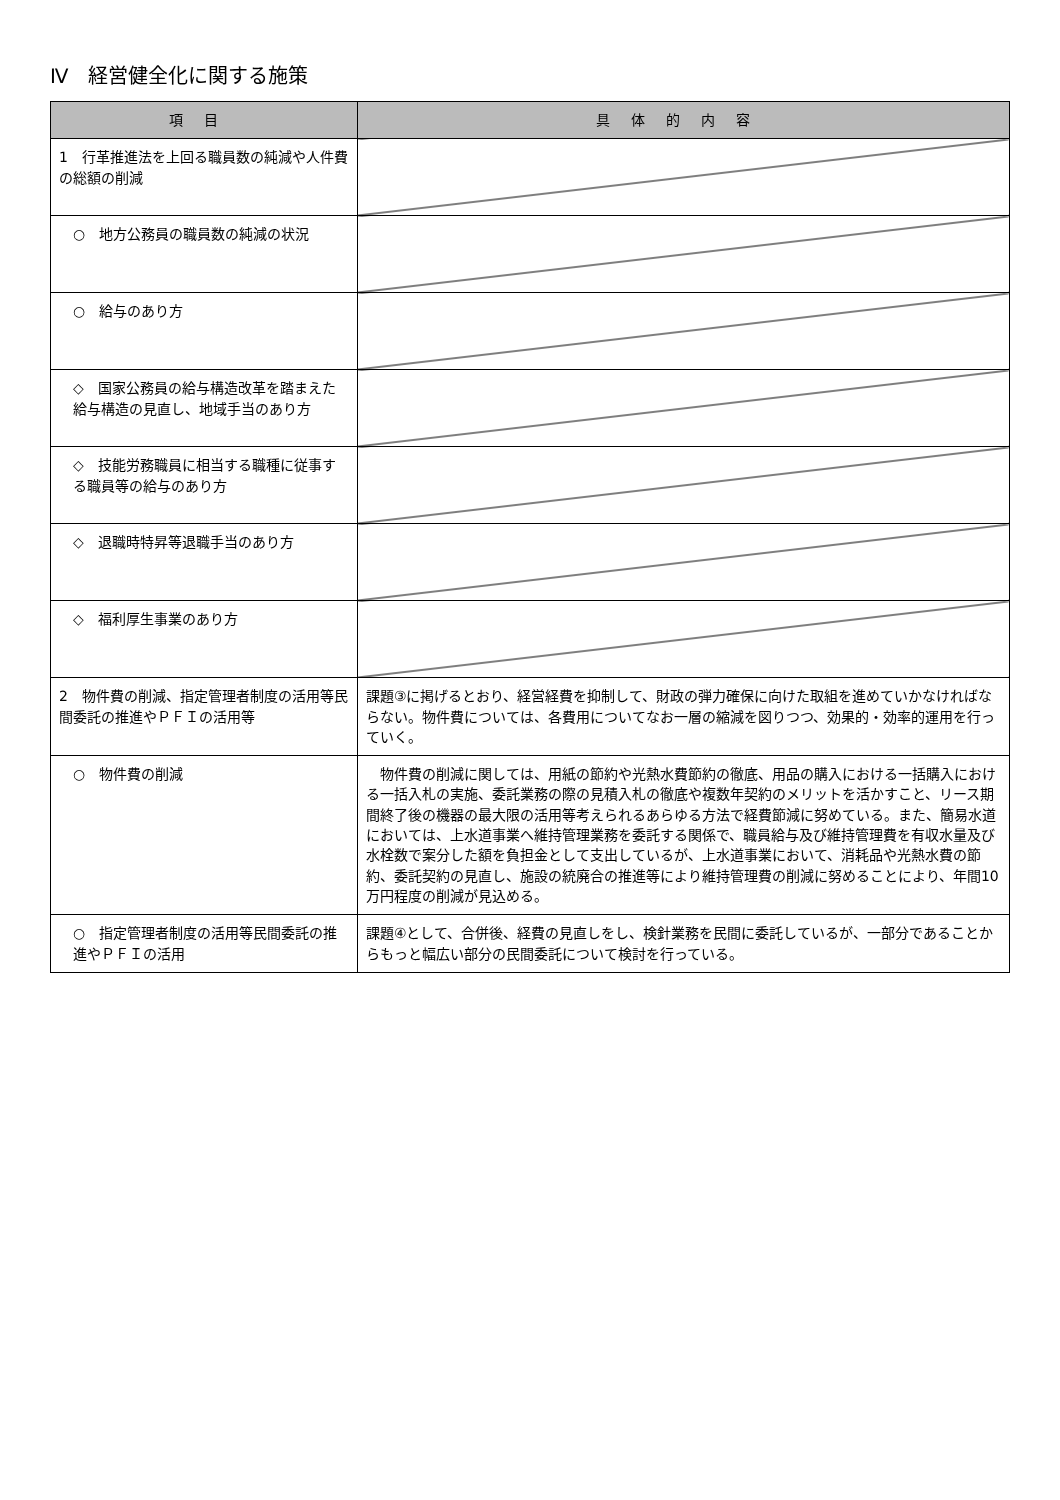Ⅳ　経営健全化に関する施策
| 項目 | 具体的内容 |
| --- | --- |
| 1 行革推進法を上回る職員数の純減や人件費の総額の削減 | |
| ○ 地方公務員の職員数の純減の状況 | |
| ○ 給与のあり方 | |
| ◇ 国家公務員の給与構造改革を踏まえた給与構造の見直し、地域手当のあり方 | |
| ◇ 技能労務職員に相当する職種に従事する職員等の給与のあり方 | |
| ◇ 退職時特昇等退職手当のあり方 | |
| ◇ 福利厚生事業のあり方 | |
| 2 物件費の削減、指定管理者制度の活用等民間委託の推進やＰＦＩの活用等 | 課題③に掲げるとおり、経営経費を抑制して、財政の弾力確保に向けた取組を進めていかなければならない。物件費については、各費用についてなお一層の縮減を図りつつ、効果的・効率的運用を行っていく。 |
| ○ 物件費の削減 | 物件費の削減に関しては、用紙の節約や光熱水費節約の徹底、用品の購入における一括購入における一括入札の実施、委託業務の際の見積入札の徹底や複数年契約のメリットを活かすこと、リース期間終了後の機器の最大限の活用等考えられるあらゆる方法で経費節減に努めている。また、簡易水道においては、上水道事業へ維持管理業務を委託する関係で、職員給与及び維持管理費を有収水量及び水栓数で案分した額を負担金として支出しているが、上水道事業において、消耗品や光熱水費の節約、委託契約の見直し、施設の統廃合の推進等により維持管理費の削減に努めることにより、年間10万円程度の削減が見込める。 |
| ○ 指定管理者制度の活用等民間委託の推進やＰＦＩの活用 | 課題④として、合併後、経費の見直しをし、検針業務を民間に委託しているが、一部分であることからもっと幅広い部分の民間委託について検討を行っている。 |